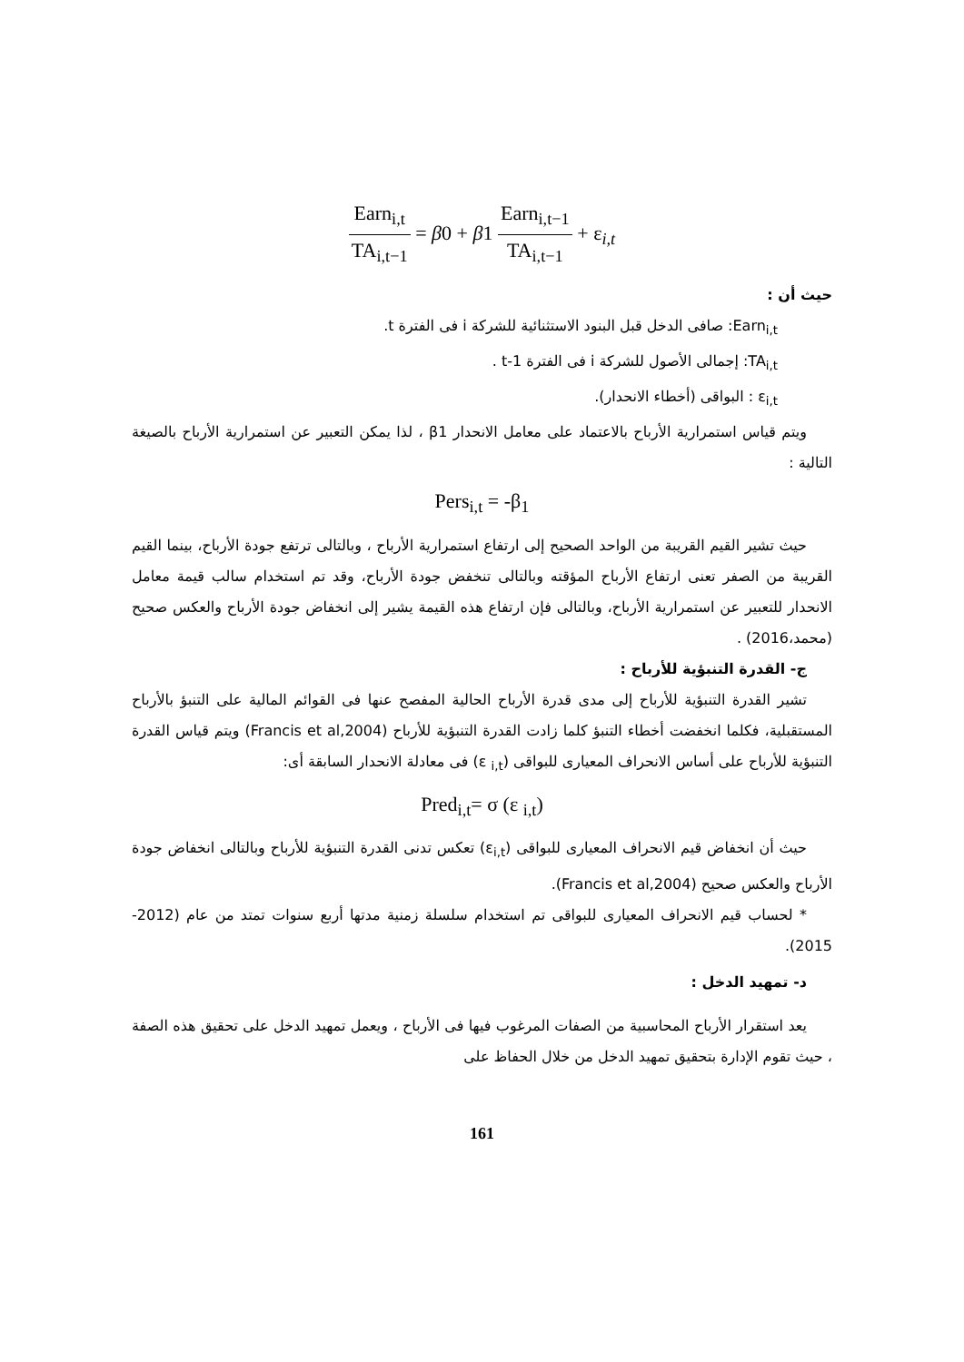Earn<sub>i,t</sub> TA<sub>i,t−1</sub> = β0 + β1 Earn<sub>i,t−1</sub> TA<sub>i,t−1</sub> + ε<sub>i,t</sub>
حيث أن :
Earn<sub>i,t</sub>: صافى الدخل قبل البنود الاستثنائية للشركة i فى الفترة t.
TA<sub>i,t</sub>: إجمالى الأصول للشركة i فى الفترة t-1 .
ε<sub>i,t</sub> : البواقى (أخطاء الانحدار).
ويتم قياس استمرارية الأرباح بالاعتماد على معامل الانحدار β1 ، لذا يمكن التعبير عن استمرارية الأرباح بالصيغة التالية :
Pers<sub>i,t</sub> = -β<sub>1</sub>
حيث تشير القيم القريبة من الواحد الصحيح إلى ارتفاع استمرارية الأرباح ، وبالتالى ترتفع جودة الأرباح، بينما القيم القريبة من الصفر تعنى ارتفاع الأرباح المؤقته وبالتالى تنخفض جودة الأرباح، وقد تم استخدام سالب قيمة معامل الانحدار للتعبير عن استمرارية الأرباح، وبالتالى فإن ارتفاع هذه القيمة يشير إلى انخفاض جودة الأرباح والعكس صحيح (محمد،2016) .
ج- القدرة التنبؤية للأرباح :
تشير القدرة التنبؤية للأرباح إلى مدى قدرة الأرباح الحالية المفصح عنها فى القوائم المالية على التنبؤ بالأرباح المستقبلية، فكلما انخفضت أخطاء التنبؤ كلما زادت القدرة التنبؤية للأرباح (Francis et al,2004) ويتم قياس القدرة التنبؤية للأرباح على أساس الانحراف المعيارى للبواقى (ε <sub>i,t</sub>) فى معادلة الانحدار السابقة أى:
Pred<sub>i,t</sub>= σ (ε <sub>i,t</sub>)
حيث أن انخفاض قيم الانحراف المعيارى للبواقى (ε<sub>i,t</sub>) تعكس تدنى القدرة التنبؤية للأرباح وبالتالى انخفاض جودة الأرباح والعكس صحيح (Francis et al,2004).
* لحساب قيم الانحراف المعيارى للبواقى تم استخدام سلسلة زمنية مدتها أربع سنوات تمتد من عام (2012-2015).
د- تمهيد الدخل :
يعد استقرار الأرباح المحاسبية من الصفات المرغوب فيها فى الأرباح ، ويعمل تمهيد الدخل على تحقيق هذه الصفة ، حيث تقوم الإدارة بتحقيق تمهيد الدخل من خلال الحفاظ على
161